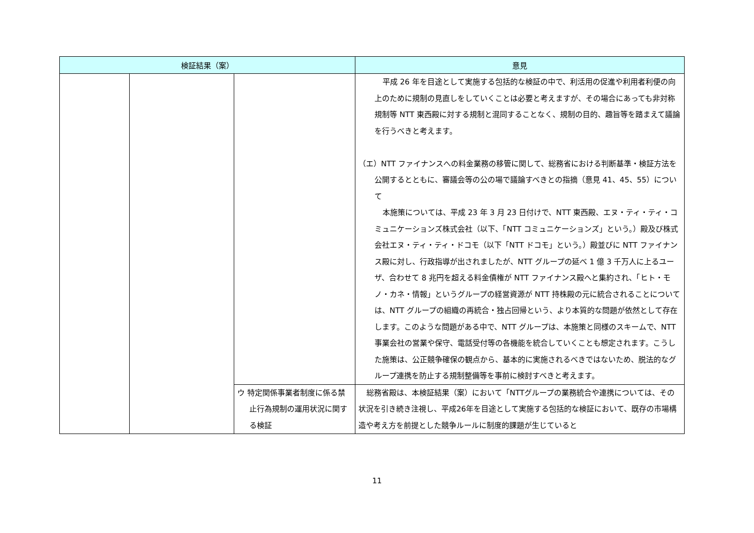| 検証結果（案） | | | 意見 |
| --- | --- | --- | --- |
| | | | 平成 26 年を目途として実施する包括的な検証の中で、利活用の促進や利用者利便の向上のために規制の見直しをしていくことは必要と考えますが、その場合にあっても非対称規制等 NTT 東西殿に対する規制と混同することなく、規制の目的、趣旨等を踏まえて議論を行うべきと考えます。 （エ）NTT ファイナンスへの料金業務の移管に関して、総務省における判断基準・検証方法を公開するとともに、審議会等の公の場で議論すべきとの指摘（意見 41、45、55）について 本施策については、平成 23 年 3 月 23 日付けで、NTT 東西殿、エヌ・ティ・ティ・コミュニケーションズ株式会社（以下、「NTT コミュニケーションズ」という。）殿及び株式会社エヌ・ティ・ティ・ドコモ（以下「NTT ドコモ」という。）殿並びに NTT ファイナンス殿に対し、行政指導が出されましたが、NTT グループの延べ 1 億 3 千万人に上るユーザ、合わせて 8 兆円を超える料金債権が NTT ファイナンス殿へと集約され、「ヒト・モノ・カネ・情報」というグループの経営資源が NTT 持株殿の元に統合されることについては、NTT グループの組織の再統合・独占回帰という、より本質的な問題が依然として存在します。このような問題がある中で、NTT グループは、本施策と同様のスキームで、NTT 事業会社の営業や保守、電話受付等の各機能を統合していくことも想定されます。こうした施策は、公正競争確保の観点から、基本的に実施されるべきではないため、脱法的なグループ連携を防止する規制整備等を事前に検討すべきと考えます。 |
| | | ウ 特定関係事業者制度に係る禁止行為規制の運用状況に関する検証 | 総務省殿は、本検証結果（案）において「NTTグループの業務統合や連携については、その状況を引き続き注視し、平成26年を目途として実施する包括的な検証において、既存の市場構造や考え方を前提とした競争ルールに制度的課題が生じていると |
11